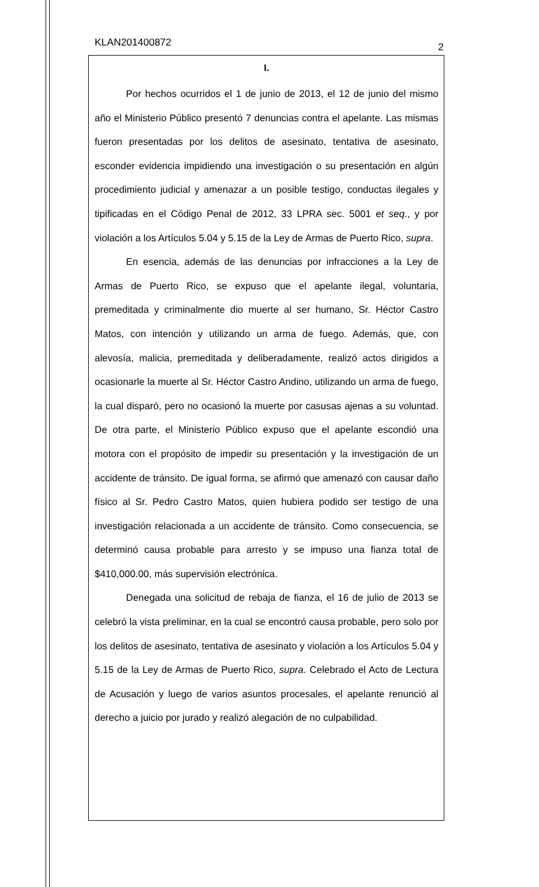KLAN201400872 2
I.
Por hechos ocurridos el 1 de junio de 2013, el 12 de junio del mismo año el Ministerio Público presentó 7 denuncias contra el apelante. Las mismas fueron presentadas por los delitos de asesinato, tentativa de asesinato, esconder evidencia impidiendo una investigación o su presentación en algún procedimiento judicial y amenazar a un posible testigo, conductas ilegales y tipificadas en el Código Penal de 2012, 33 LPRA sec. 5001 et seq., y por violación a los Artículos 5.04 y 5.15 de la Ley de Armas de Puerto Rico, supra.
En esencia, además de las denuncias por infracciones a la Ley de Armas de Puerto Rico, se expuso que el apelante ilegal, voluntaria, premeditada y criminalmente dio muerte al ser humano, Sr. Héctor Castro Matos, con intención y utilizando un arma de fuego. Además, que, con alevosía, malicia, premeditada y deliberadamente, realizó actos dirigidos a ocasionarle la muerte al Sr. Héctor Castro Andino, utilizando un arma de fuego, la cual disparó, pero no ocasionó la muerte por casusas ajenas a su voluntad. De otra parte, el Ministerio Público expuso que el apelante escondió una motora con el propósito de impedir su presentación y la investigación de un accidente de tránsito. De igual forma, se afirmó que amenazó con causar daño físico al Sr. Pedro Castro Matos, quien hubiera podido ser testigo de una investigación relacionada a un accidente de tránsito. Como consecuencia, se determinó causa probable para arresto y se impuso una fianza total de $410,000.00, más supervisión electrónica.
Denegada una solicitud de rebaja de fianza, el 16 de julio de 2013 se celebró la vista preliminar, en la cual se encontró causa probable, pero solo por los delitos de asesinato, tentativa de asesinato y violación a los Artículos 5.04 y 5.15 de la Ley de Armas de Puerto Rico, supra. Celebrado el Acto de Lectura de Acusación y luego de varios asuntos procesales, el apelante renunció al derecho a juicio por jurado y realizó alegación de no culpabilidad.